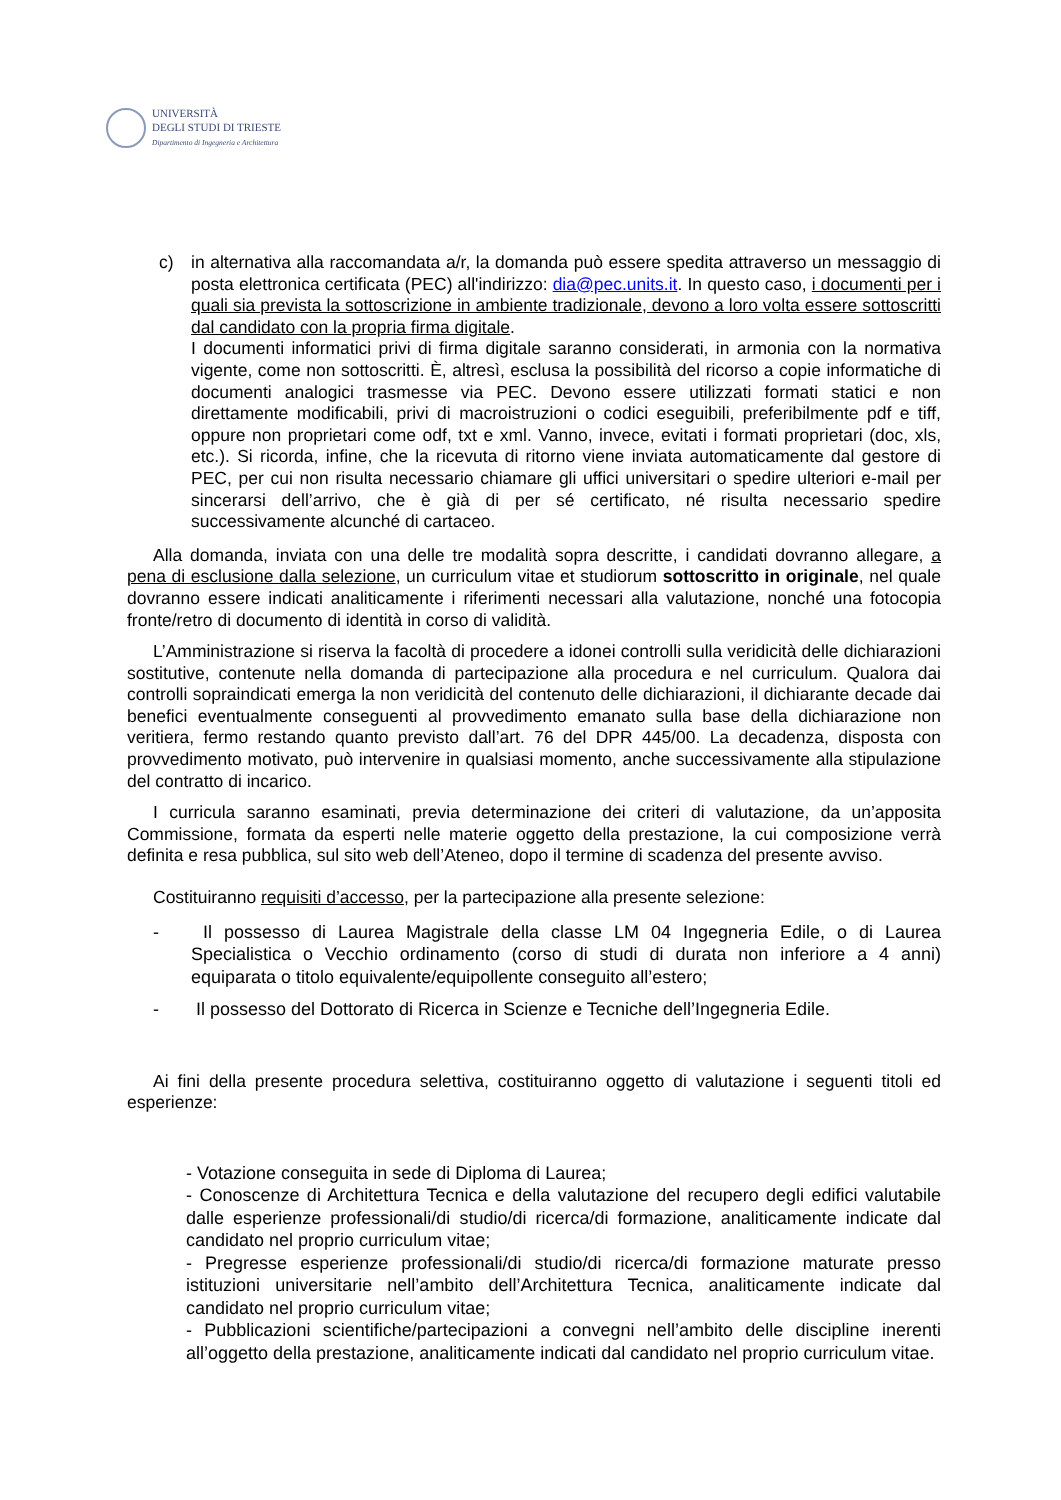UNIVERSITÀ
DEGLI STUDI DI TRIESTE
Dipartimento di Ingegneria e Architettura
c) in alternativa alla raccomandata a/r, la domanda può essere spedita attraverso un messaggio di posta elettronica certificata (PEC) all'indirizzo: dia@pec.units.it. In questo caso, i documenti per i quali sia prevista la sottoscrizione in ambiente tradizionale, devono a loro volta essere sottoscritti dal candidato con la propria firma digitale.
I documenti informatici privi di firma digitale saranno considerati, in armonia con la normativa vigente, come non sottoscritti. È, altresì, esclusa la possibilità del ricorso a copie informatiche di documenti analogici trasmesse via PEC. Devono essere utilizzati formati statici e non direttamente modificabili, privi di macroistruzioni o codici eseguibili, preferibilmente pdf e tiff, oppure non proprietari come odf, txt e xml. Vanno, invece, evitati i formati proprietari (doc, xls, etc.). Si ricorda, infine, che la ricevuta di ritorno viene inviata automaticamente dal gestore di PEC, per cui non risulta necessario chiamare gli uffici universitari o spedire ulteriori e-mail per sincerarsi dell’arrivo, che è già di per sé certificato, né risulta necessario spedire successivamente alcunché di cartaceo.
Alla domanda, inviata con una delle tre modalità sopra descritte, i candidati dovranno allegare, a pena di esclusione dalla selezione, un curriculum vitae et studiorum sottoscritto in originale, nel quale dovranno essere indicati analiticamente i riferimenti necessari alla valutazione, nonché una fotocopia fronte/retro di documento di identità in corso di validità.
L’Amministrazione si riserva la facoltà di procedere a idonei controlli sulla veridicità delle dichiarazioni sostitutive, contenute nella domanda di partecipazione alla procedura e nel curriculum. Qualora dai controlli sopraindicati emerga la non veridicità del contenuto delle dichiarazioni, il dichiarante decade dai benefici eventualmente conseguenti al provvedimento emanato sulla base della dichiarazione non veritiera, fermo restando quanto previsto dall’art. 76 del DPR 445/00. La decadenza, disposta con provvedimento motivato, può intervenire in qualsiasi momento, anche successivamente alla stipulazione del contratto di incarico.
I curricula saranno esaminati, previa determinazione dei criteri di valutazione, da un’apposita Commissione, formata da esperti nelle materie oggetto della prestazione, la cui composizione verrà definita e resa pubblica, sul sito web dell’Ateneo, dopo il termine di scadenza del presente avviso.
Costituiranno requisiti d’accesso, per la partecipazione alla presente selezione:
- Il possesso di Laurea Magistrale della classe LM 04 Ingegneria Edile, o di Laurea Specialistica o Vecchio ordinamento (corso di studi di durata non inferiore a 4 anni) equiparata o titolo equivalente/equipollente conseguito all’estero;
- Il possesso del Dottorato di Ricerca in Scienze e Tecniche dell’Ingegneria Edile.
Ai fini della presente procedura selettiva, costituiranno oggetto di valutazione i seguenti titoli ed esperienze:
- Votazione conseguita in sede di Diploma di Laurea;
- Conoscenze di Architettura Tecnica e della valutazione del recupero degli edifici valutabile dalle esperienze professionali/di studio/di ricerca/di formazione, analiticamente indicate dal candidato nel proprio curriculum vitae;
- Pregresse esperienze professionali/di studio/di ricerca/di formazione maturate presso istituzioni universitarie nell’ambito dell’Architettura Tecnica, analiticamente indicate dal candidato nel proprio curriculum vitae;
- Pubblicazioni scientifiche/partecipazioni a convegni nell’ambito delle discipline inerenti all’oggetto della prestazione, analiticamente indicati dal candidato nel proprio curriculum vitae.